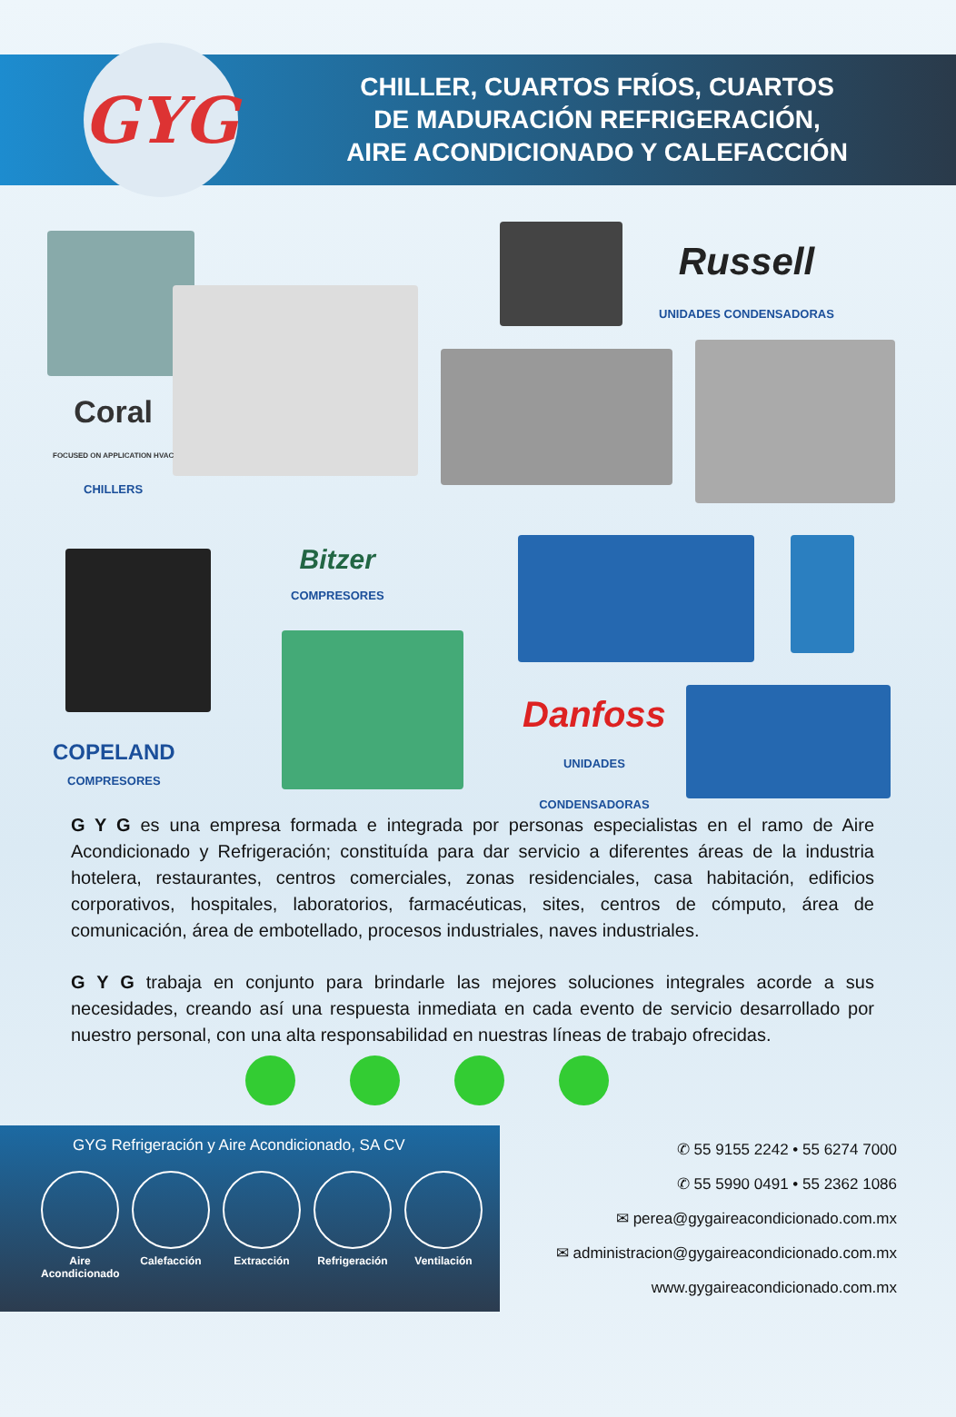GYG
CHILLER, CUARTOS FRÍOS, CUARTOS
DE MADURACIÓN REFRIGERACIÓN,
AIRE ACONDICIONADO Y CALEFACCIÓN
Coral
FOCUSED ON APPLICATION HVAC
CHILLERS
Russell
UNIDADES CONDENSADORAS
COPELAND
COMPRESORES
Bitzer
COMPRESORES
Danfoss
UNIDADES
CONDENSADORAS
G Y G es una empresa formada e integrada por personas especialistas en el ramo de Aire Acondicionado y Refrigeración; constituída para dar servicio a diferentes áreas de la industria hotelera, restaurantes, centros comerciales, zonas residenciales, casa habitación, edificios corporativos, hospitales, laboratorios, farmacéuticas, sites, centros de cómputo, área de comunicación, área de embotellado, procesos industriales, naves industriales.
G Y G trabaja en conjunto para brindarle las mejores soluciones integrales acorde a sus necesidades, creando así una respuesta inmediata en cada evento de servicio desarrollado por nuestro personal, con una alta responsabilidad en nuestras líneas de trabajo ofrecidas.
GYG Refrigeración y Aire Acondicionado, SA CV
Aire
Acondicionado
Calefacción Extracción Refrigeración
Ventilación
✆ 55 9155 2242 • 55 6274 7000
✆ 55 5990 0491 • 55 2362 1086
✉ perea@gygaireacondicionado.com.mx
✉ administracion@gygaireacondicionado.com.mx
www.gygaireacondicionado.com.mx